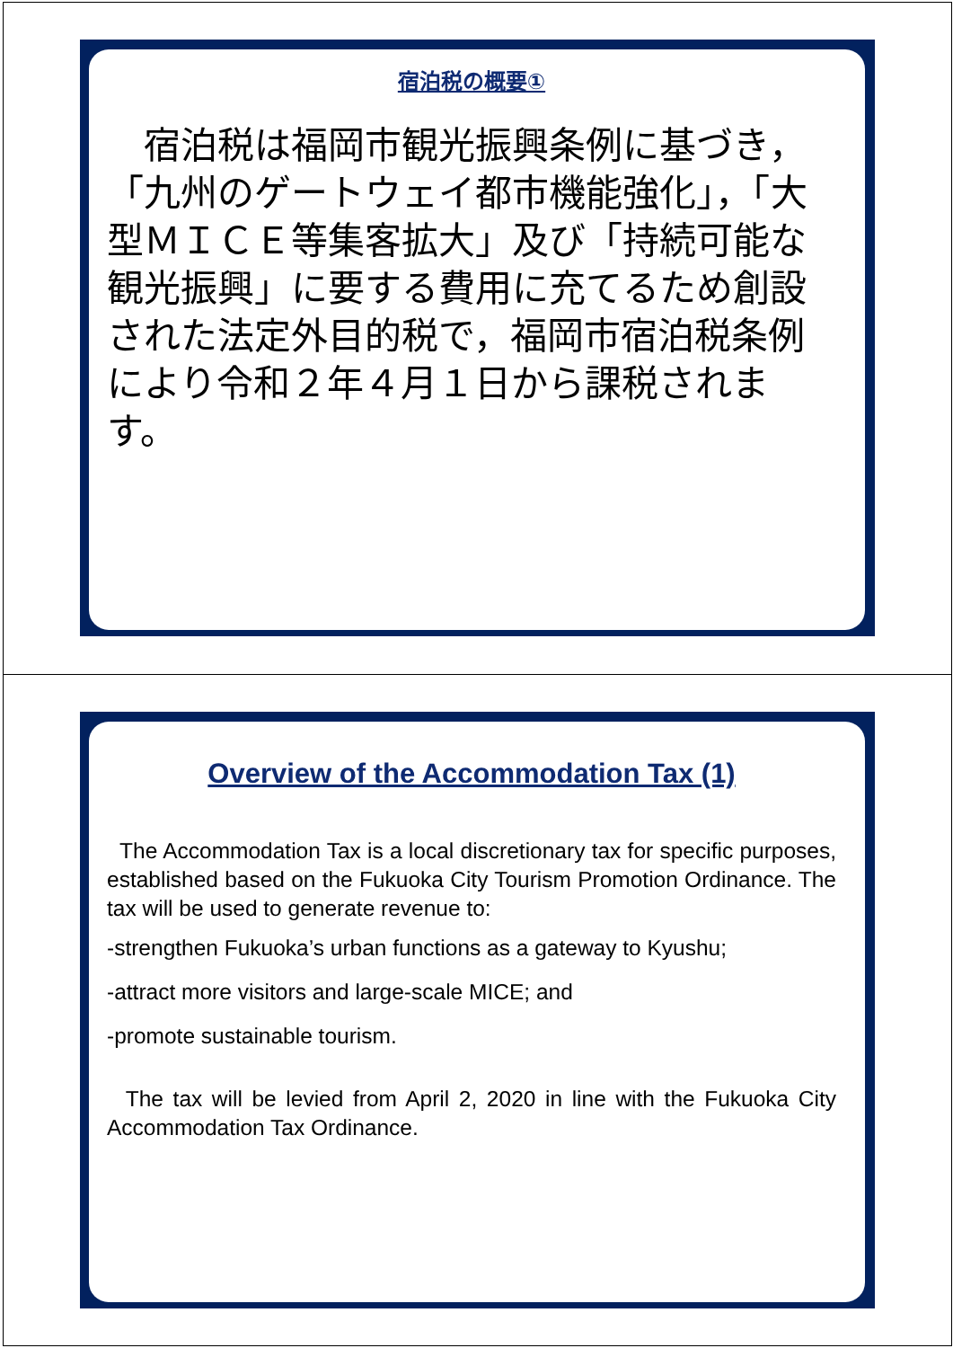宿泊税の概要①
　宿泊税は福岡市観光振興条例に基づき，「九州のゲートウェイ都市機能強化」，「大型ＭＩＣＥ等集客拡大」及び「持続可能な観光振興」に要する費用に充てるため創設された法定外目的税で，福岡市宿泊税条例により令和２年４月１日から課税されます。
Overview of the Accommodation Tax (1)
The Accommodation Tax is a local discretionary tax for specific purposes, established based on the Fukuoka City Tourism Promotion Ordinance. The tax will be used to generate revenue to:
-strengthen Fukuoka’s urban functions as a gateway to Kyushu;
-attract more visitors and large-scale MICE; and
-promote sustainable tourism.
The tax will be levied from April 2, 2020 in line with the Fukuoka City Accommodation Tax Ordinance.